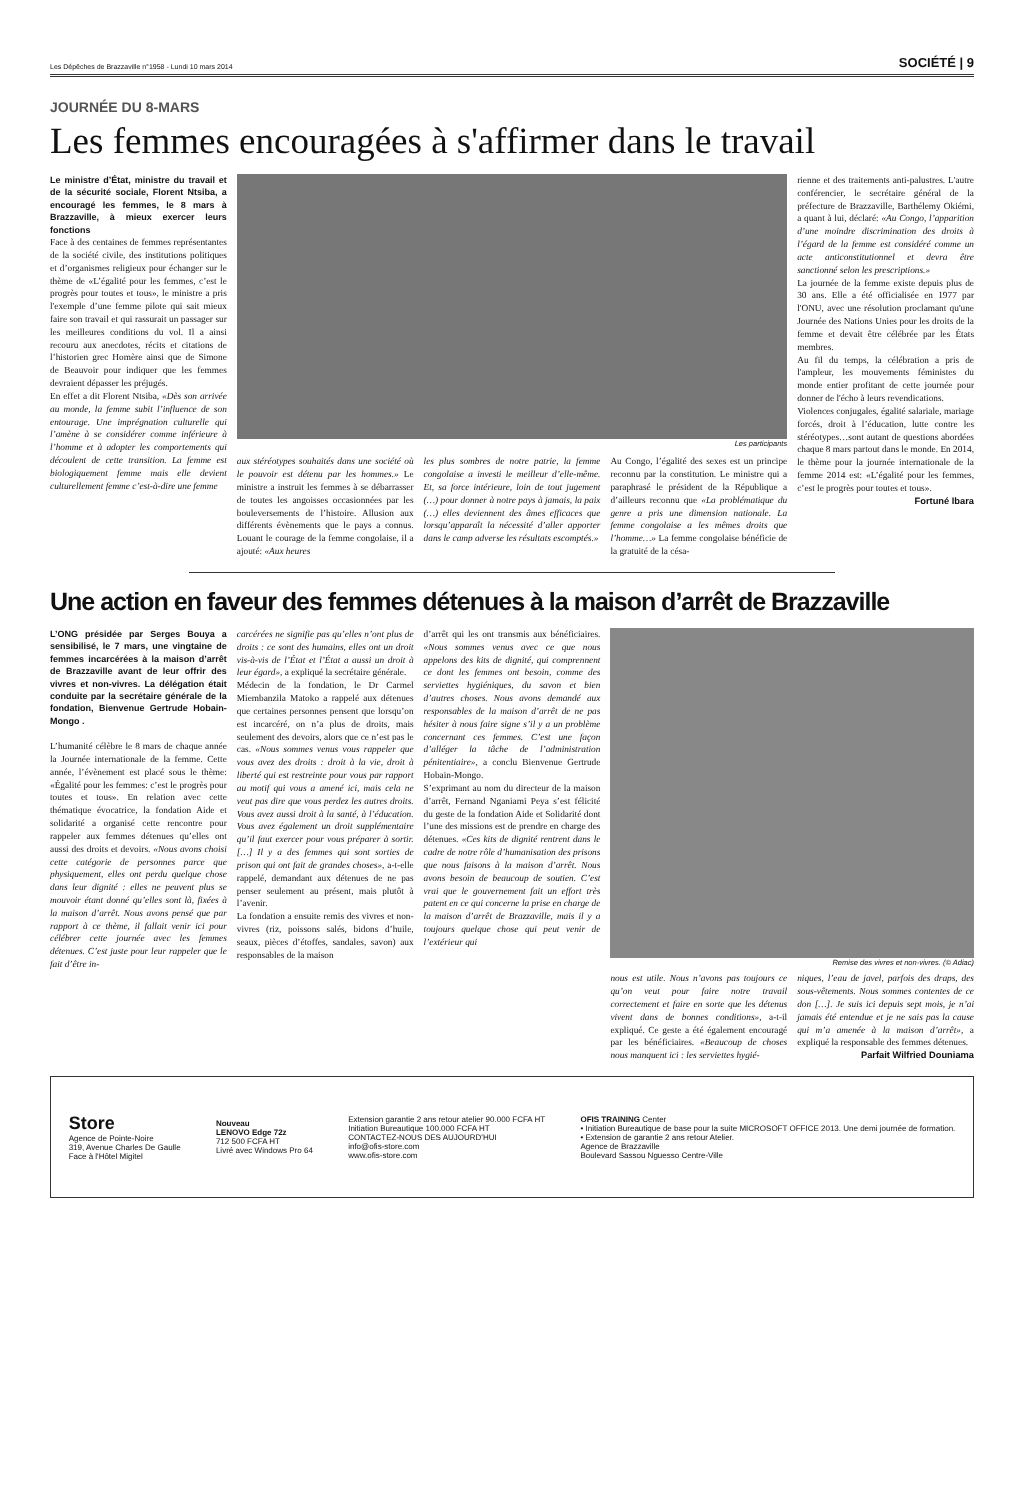Les Dépêches de Brazzaville n°1958 - Lundi 10 mars 2014 SOCIÉTÉ | 9
JOURNÉE DU 8-MARS
Les femmes encouragées à s'affirmer dans le travail
Le ministre d’État, ministre du travail et de la sécurité sociale, Florent Ntsiba, a encouragé les femmes, le 8 mars à Brazzaville, à mieux exercer leurs fonctions
Face à des centaines de femmes représentantes de la société civile, des institutions politiques et d’organismes religieux pour échanger sur le thème de «L’égalité pour les femmes, c’est le progrès pour toutes et tous», le ministre a pris l'exemple d’une femme pilote qui sait mieux faire son travail et qui rassurait un passager sur les meilleures conditions du vol. Il a ainsi recouru aux anecdotes, récits et citations de l’historien grec Homère ainsi que de Simone de Beauvoir pour indiquer que les femmes devraient dépasser les préjugés.
En effet a dit Florent Ntsiba, «Dès son arrivée au monde, la femme subit l’influence de son entourage. Une imprégnation culturelle qui l’amène à se considérer comme inférieure à l’homme et à adopter les comportements qui découlent de cette transition. La femme est biologiquement femme mais elle devient culturellement femme c’est-à-dire une femme
Les participants
aux stéréotypes souhaités dans une société où le pouvoir est détenu par les hommes.» Le ministre a instruit les femmes à se débarrasser de toutes les angoisses occasionnées par les bouleversements de l’histoire. Allusion aux différents évènements que le pays a connus. Louant le courage de la femme congolaise, il a ajouté: «Aux heures
les plus sombres de notre patrie, la femme congolaise a investi le meilleur d’elle-même. Et, sa force intérieure, loin de tout jugement (…) pour donner à notre pays à jamais, la paix (…) elles deviennent des âmes efficaces que lorsqu’apparaît la nécessité d’aller apporter dans le camp adverse les résultats escomptés.»
Au Congo, l’égalité des sexes est un principe reconnu par la constitution. Le ministre qui a paraphrasé le président de la République a d’ailleurs reconnu que «La problématique du genre a pris une dimension nationale. La femme congolaise a les mêmes droits que l’homme…» La femme congolaise bénéficie de la gratuité de la césa-
rienne et des traitements anti-palustres. L'autre conférencier, le secrétaire général de la préfecture de Brazzaville, Barthélemy Okiémi, a quant à lui, déclaré: «Au Congo, l’apparition d’une moindre discrimination des droits à l’égard de la femme est considéré comme un acte anticonstitutionnel et devra être sanctionné selon les prescriptions.»
La journée de la femme existe depuis plus de 30 ans. Elle a été officialisée en 1977 par l'ONU, avec une résolution proclamant qu'une Journée des Nations Unies pour les droits de la femme et devait être célébrée par les États membres.
Au fil du temps, la célébration a pris de l'ampleur, les mouvements féministes du monde entier profitant de cette journée pour donner de l'écho à leurs revendications.
Violences conjugales, égalité salariale, mariage forcés, droit à l’éducation, lutte contre les stéréotypes…sont autant de questions abordées chaque 8 mars partout dans le monde. En 2014, le thème pour la journée internationale de la femme 2014 est: «L’égalité pour les femmes, c’est le progrès pour toutes et tous».
Fortuné Ibara
Une action en faveur des femmes détenues à la maison d’arrêt de Brazzaville
L’ONG présidée par Serges Bouya a sensibilisé, le 7 mars, une vingtaine de femmes incarcérées à la maison d’arrêt de Brazzaville avant de leur offrir des vivres et non-vivres. La délégation était conduite par la secrétaire générale de la fondation, Bienvenue Gertrude Hobain-Mongo .
L’humanité célèbre le 8 mars de chaque année la Journée internationale de la femme. Cette année, l’évènement est placé sous le thème: «Égalité pour les femmes: c’est le progrès pour toutes et tous». En relation avec cette thématique évocatrice, la fondation Aide et solidarité a organisé cette rencontre pour rappeler aux femmes détenues qu’elles ont aussi des droits et devoirs. «Nous avons choisi cette catégorie de personnes parce que physiquement, elles ont perdu quelque chose dans leur dignité : elles ne peuvent plus se mouvoir étant donné qu’elles sont là, fixées à la maison d’arrêt. Nous avons pensé que par rapport à ce thème, il fallait venir ici pour célébrer cette journée avec les femmes détenues. C’est juste pour leur rappeler que le fait d’être in-
carcérées ne signifie pas qu’elles n’ont plus de droits : ce sont des humains, elles ont un droit vis-à-vis de l’État et l’État a aussi un droit à leur égard», a expliqué la secrétaire générale.
Médecin de la fondation, le Dr Carmel Miembanzila Matoko a rappelé aux détenues que certaines personnes pensent que lorsqu’on est incarcéré, on n’a plus de droits, mais seulement des devoirs, alors que ce n’est pas le cas. «Nous sommes venus vous rappeler que vous avez des droits : droit à la vie, droit à liberté qui est restreinte pour vous par rapport au motif qui vous a amené ici, mais cela ne veut pas dire que vous perdez les autres droits. Vous avez aussi droit à la santé, à l’éducation. Vous avez également un droit supplémentaire qu’il faut exercer pour vous préparer à sortir. […] Il y a des femmes qui sont sorties de prison qui ont fait de grandes choses», a-t-elle rappelé, demandant aux détenues de ne pas penser seulement au présent, mais plutôt à l’avenir.
La fondation a ensuite remis des vivres et non-vivres (riz, poissons salés, bidons d’huile, seaux, pièces d’étoffes, sandales, savon) aux responsables de la maison
d’arrêt qui les ont transmis aux bénéficiaires. «Nous sommes venus avec ce que nous appelons des kits de dignité, qui comprennent ce dont les femmes ont besoin, comme des serviettes hygiéniques, du savon et bien d’autres choses. Nous avons demandé aux responsables de la maison d’arrêt de ne pas hésiter à nous faire signe s’il y a un problème concernant ces femmes. C’est une façon d’alléger la tâche de l’administration pénitentiaire», a conclu Bienvenue Gertrude Hobain-Mongo.
S’exprimant au nom du directeur de la maison d’arrêt, Fernand Nganiami Peya s’est félicité du geste de la fondation Aide et Solidarité dont l’une des missions est de prendre en charge des détenues. «Ces kits de dignité rentrent dans le cadre de notre rôle d’humanisation des prisons que nous faisons à la maison d’arrêt. Nous avons besoin de beaucoup de soutien. C’est vrai que le gouvernement fait un effort très patent en ce qui concerne la prise en charge de la maison d’arrêt de Brazzaville, mais il y a toujours quelque chose qui peut venir de l’extérieur qui
Remise des vivres et non-vivres. (© Adiac)
nous est utile. Nous n’avons pas toujours ce qu’on veut pour faire notre travail correctement et faire en sorte que les détenus vivent dans de bonnes conditions», a-t-il expliqué. Ce geste a été également encouragé par les bénéficiaires. «Beaucoup de choses nous manquent ici : les serviettes hygié-
niques, l’eau de javel, parfois des draps, des sous-vêtements. Nous sommes contentes de ce don […]. Je suis ici depuis sept mois, je n’ai jamais été entendue et je ne sais pas la cause qui m’a amenée à la maison d’arrêt», a expliqué la responsable des femmes détenues.
Parfait Wilfried Douniama
Store
Agence de Pointe-Noire
319, Avenue Charles De Gaulle
Face à l'Hôtel Migitel
Nouveau
LENOVO Edge 72z
712 500 FCFA HT
Livré avec Windows Pro 64
Extension garantie 2 ans retour atelier 90.000 FCFA HT
Initiation Bureautique 100.000 FCFA HT
CONTACTEZ-NOUS DES AUJOURD'HUI
info@ofis-store.com
www.ofis-store.com
OFIS TRAINING Center
• Initiation Bureautique de base pour la suite MICROSOFT OFFICE 2013. Une demi journée de formation.
• Extension de garantie 2 ans retour Atelier.
Agence de Brazzaville
Boulevard Sassou Nguesso Centre-Ville